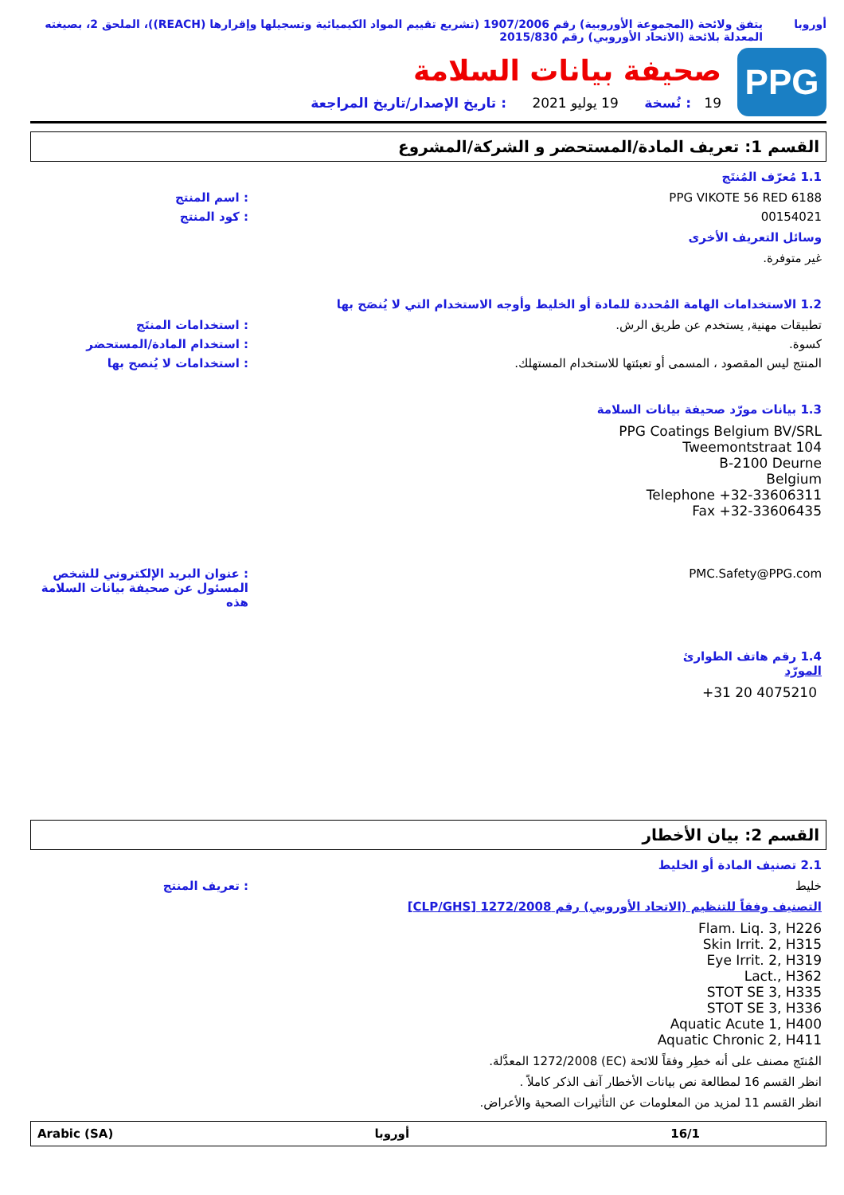أوروبا يتفق ولائحة (المجموعة الأوروبية) رقم 1907/2006 (تشريع تقييم المواد الكيميائية وتسجيلها وإقرارها (REACH))، الملحق 2، بصيغته المعدلة بلائحة (الاتحاد الأوروبي) رقم 2015/830
PPG
صحيفة بيانات السلامة
19 : نُسخة 19 يوليو 2021 : تاريخ الإصدار/تاريخ المراجعة
القسم 1: تعريف المادة/المستحضر و الشركة/المشروع
1.1 مُعرّف المُنتَج
PPG VIKOTE 56 RED 6188 : اسم المنتج
00154021 : كود المنتج
وسائل التعريف الأخرى
غير متوفرة.
1.2 الاستخدامات الهامة المُحددة للمادة أو الخليط وأوجه الاستخدام التي لا يُنصَح بها
تطبيقات مهنية, يستخدم عن طريق الرش. : استخدامات المنتَج
كسوة. : استخدام المادة/المستحضر
المنتج ليس المقصود ، المسمى أو تعبئتها للاستخدام المستهلك. : استخدامات لا يُنصح بها
1.3 بيانات مورّد صحيفة بيانات السلامة
PPG Coatings Belgium BV/SRL
Tweemontstraat 104
B-2100 Deurne
Belgium
Telephone +32-33606311
Fax +32-33606435
PMC.Safety@PPG.com : عنوان البريد الإلكتروني للشخص المسئول عن صحيفة بيانات السلامة هذه
1.4 رقم هاتف الطوارئ
المورّد
+31 20 4075210
القسم 2: بيان الأخطار
2.1 تصنيف المادة أو الخليط
خليط : تعريف المنتج
التصنيف وفقاً للتنظيم (الاتحاد الأوروبي) رقم 1272/2008 [CLP/GHS]
Flam. Liq. 3, H226
Skin Irrit. 2, H315
Eye Irrit. 2, H319
Lact., H362
STOT SE 3, H335
STOT SE 3, H336
Aquatic Acute 1, H400
Aquatic Chronic 2, H411
المُنتَج مصنف على أنه خطِر وفقاً للائحة (EC) 1272/2008 المعدَّلة.
انظر القسم 16 لمطالعة نص بيانات الأخطار آنف الذكر كاملاً .
انظر القسم 11 لمزيد من المعلومات عن التأثيرات الصحية والأعراض.
Arabic (SA) أوروبا 16/1